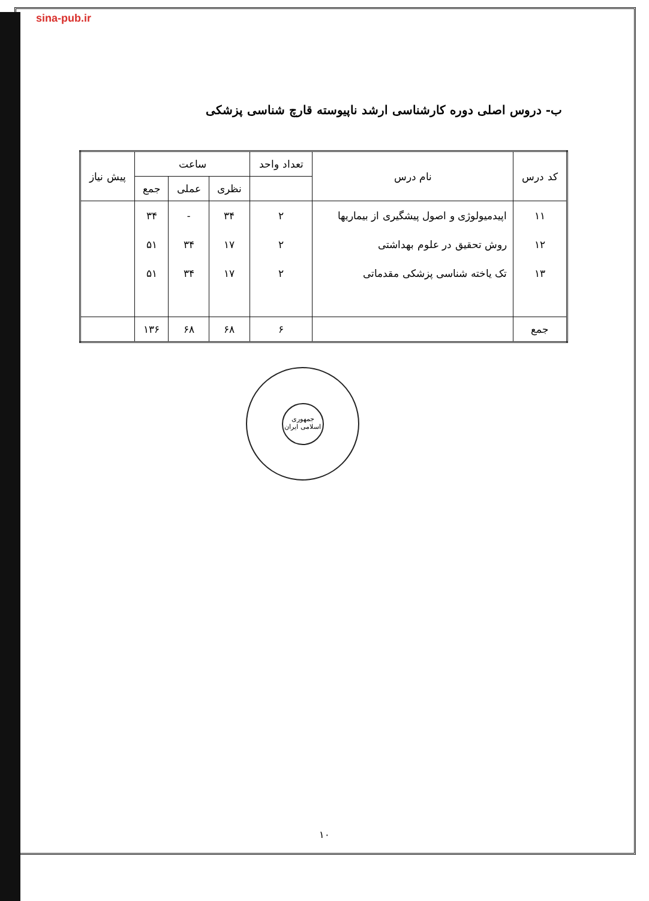sina-pub.ir
ب- دروس اصلی دوره کارشناسی ارشد ناپیوسته قارچ شناسی پزشکی
| کد درس | نام درس | تعداد واحد | ساعت | | | پیش نیاز |
| --- | --- | --- | --- | --- | --- | --- |
| | | | نظری | عملی | جمع | |
| ۱۱ | اپیدمیولوژی و اصول پیشگیری از بیماریها | ۲ | ۳۴ | - | ۳۴ | |
| ۱۲ | روش تحقیق در علوم بهداشتی | ۲ | ۱۷ | ۳۴ | ۵۱ | |
| ۱۳ | تک یاخته شناسی پزشکی مقدماتی | ۲ | ۱۷ | ۳۴ | ۵۱ | |
| جمع | | ۶ | ۶۸ | ۶۸ | ۱۳۶ | |
جمهوری اسلامی ایران
۱۰